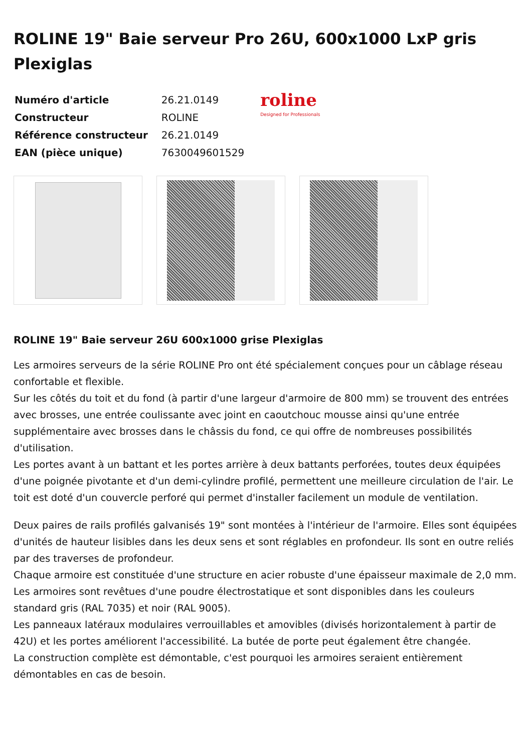ROLINE 19" Baie serveur Pro 26U, 600x1000 LxP gris Plexiglas
| Numéro d'article | 26.21.0149 |
| Constructeur | ROLINE |
| Référence constructeur | 26.21.0149 |
| EAN (pièce unique) | 7630049601529 |
roline
Designed for Professionals
ROLINE 19" Baie serveur 26U 600x1000 grise Plexiglas
Les armoires serveurs de la série ROLINE Pro ont été spécialement conçues pour un câblage réseau confortable et flexible.
Sur les côtés du toit et du fond (à partir d'une largeur d'armoire de 800 mm) se trouvent des entrées avec brosses, une entrée coulissante avec joint en caoutchouc mousse ainsi qu'une entrée supplémentaire avec brosses dans le châssis du fond, ce qui offre de nombreuses possibilités d'utilisation.
Les portes avant à un battant et les portes arrière à deux battants perforées, toutes deux équipées d'une poignée pivotante et d'un demi-cylindre profilé, permettent une meilleure circulation de l'air. Le toit est doté d'un couvercle perforé qui permet d'installer facilement un module de ventilation.
Deux paires de rails profilés galvanisés 19" sont montées à l'intérieur de l'armoire. Elles sont équipées d'unités de hauteur lisibles dans les deux sens et sont réglables en profondeur. Ils sont en outre reliés par des traverses de profondeur.
Chaque armoire est constituée d'une structure en acier robuste d'une épaisseur maximale de 2,0 mm. Les armoires sont revêtues d'une poudre électrostatique et sont disponibles dans les couleurs standard gris (RAL 7035) et noir (RAL 9005).
Les panneaux latéraux modulaires verrouillables et amovibles (divisés horizontalement à partir de 42U) et les portes améliorent l'accessibilité. La butée de porte peut également être changée.
La construction complète est démontable, c'est pourquoi les armoires seraient entièrement démontables en cas de besoin.